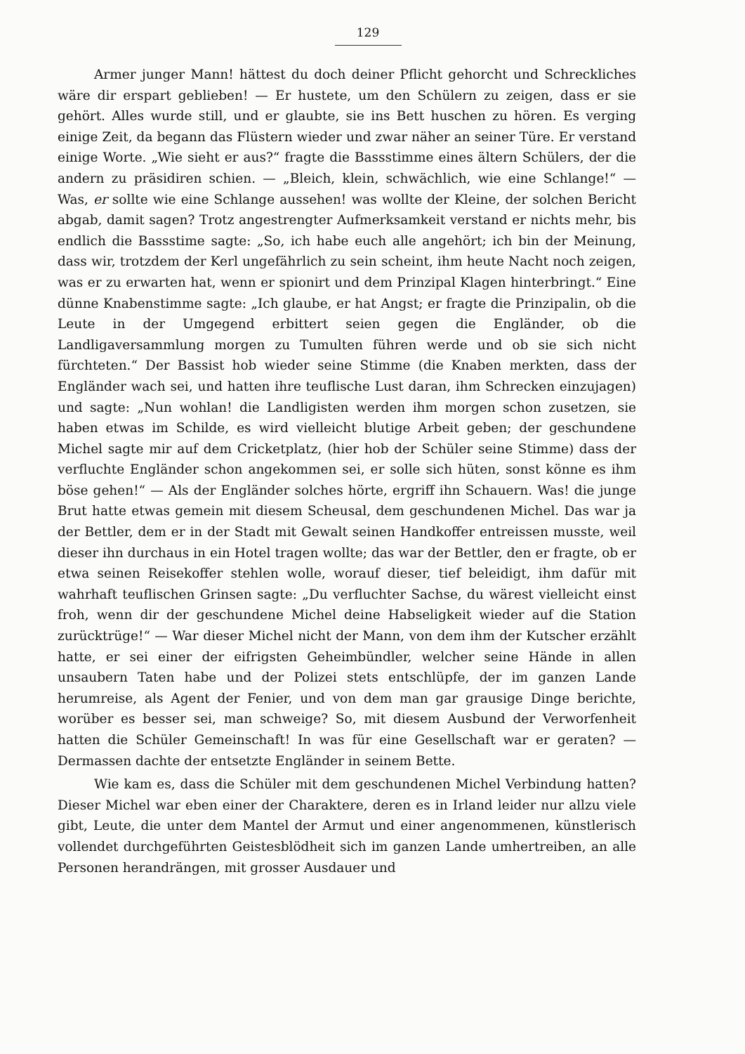129
Armer junger Mann! hättest du doch deiner Pflicht gehorcht und Schreckliches wäre dir erspart geblieben! — Er hustete, um den Schülern zu zeigen, dass er sie gehört. Alles wurde still, und er glaubte, sie ins Bett huschen zu hören. Es verging einige Zeit, da begann das Flüstern wieder und zwar näher an seiner Türe. Er verstand einige Worte. „Wie sieht er aus?“ fragte die Bassstimme eines ältern Schülers, der die andern zu präsidiren schien. — „Bleich, klein, schwächlich, wie eine Schlange!“ — Was, er sollte wie eine Schlange aussehen! was wollte der Kleine, der solchen Bericht abgab, damit sagen? Trotz angestrengter Aufmerksamkeit verstand er nichts mehr, bis endlich die Bassstime sagte: „So, ich habe euch alle angehört; ich bin der Meinung, dass wir, trotzdem der Kerl ungefährlich zu sein scheint, ihm heute Nacht noch zeigen, was er zu erwarten hat, wenn er spionirt und dem Prinzipal Klagen hinterbringt.“ Eine dünne Knabenstimme sagte: „Ich glaube, er hat Angst; er fragte die Prinzipalin, ob die Leute in der Umgegend erbittert seien gegen die Engländer, ob die Landligaversammlung morgen zu Tumulten führen werde und ob sie sich nicht fürchteten.“ Der Bassist hob wieder seine Stimme (die Knaben merkten, dass der Engländer wach sei, und hatten ihre teuflische Lust daran, ihm Schrecken einzujagen) und sagte: „Nun wohlan! die Landligisten werden ihm morgen schon zusetzen, sie haben etwas im Schilde, es wird vielleicht blutige Arbeit geben; der geschundene Michel sagte mir auf dem Cricketplatz, (hier hob der Schüler seine Stimme) dass der verfluchte Engländer schon angekommen sei, er solle sich hüten, sonst könne es ihm böse gehen!“ — Als der Engländer solches hörte, ergriff ihn Schauern. Was! die junge Brut hatte etwas gemein mit diesem Scheusal, dem geschundenen Michel. Das war ja der Bettler, dem er in der Stadt mit Gewalt seinen Handkoffer entreissen musste, weil dieser ihn durchaus in ein Hotel tragen wollte; das war der Bettler, den er fragte, ob er etwa seinen Reisekoffer stehlen wolle, worauf dieser, tief beleidigt, ihm dafür mit wahrhaft teuflischen Grinsen sagte: „Du verfluchter Sachse, du wärest vielleicht einst froh, wenn dir der geschundene Michel deine Habseligkeit wieder auf die Station zurücktrüge!“ — War dieser Michel nicht der Mann, von dem ihm der Kutscher erzählt hatte, er sei einer der eifrigsten Geheimbündler, welcher seine Hände in allen unsaubern Taten habe und der Polizei stets entschlüpfe, der im ganzen Lande herumreise, als Agent der Fenier, und von dem man gar grausige Dinge berichte, worüber es besser sei, man schweige? So, mit diesem Ausbund der Verworfenheit hatten die Schüler Gemeinschaft! In was für eine Gesellschaft war er geraten? — Dermassen dachte der entsetzte Engländer in seinem Bette.
Wie kam es, dass die Schüler mit dem geschundenen Michel Verbindung hatten? Dieser Michel war eben einer der Charaktere, deren es in Irland leider nur allzu viele gibt, Leute, die unter dem Mantel der Armut und einer angenommenen, künstlerisch vollendet durchgeführten Geistesblödheit sich im ganzen Lande umhertreiben, an alle Personen herandrängen, mit grosser Ausdauer und